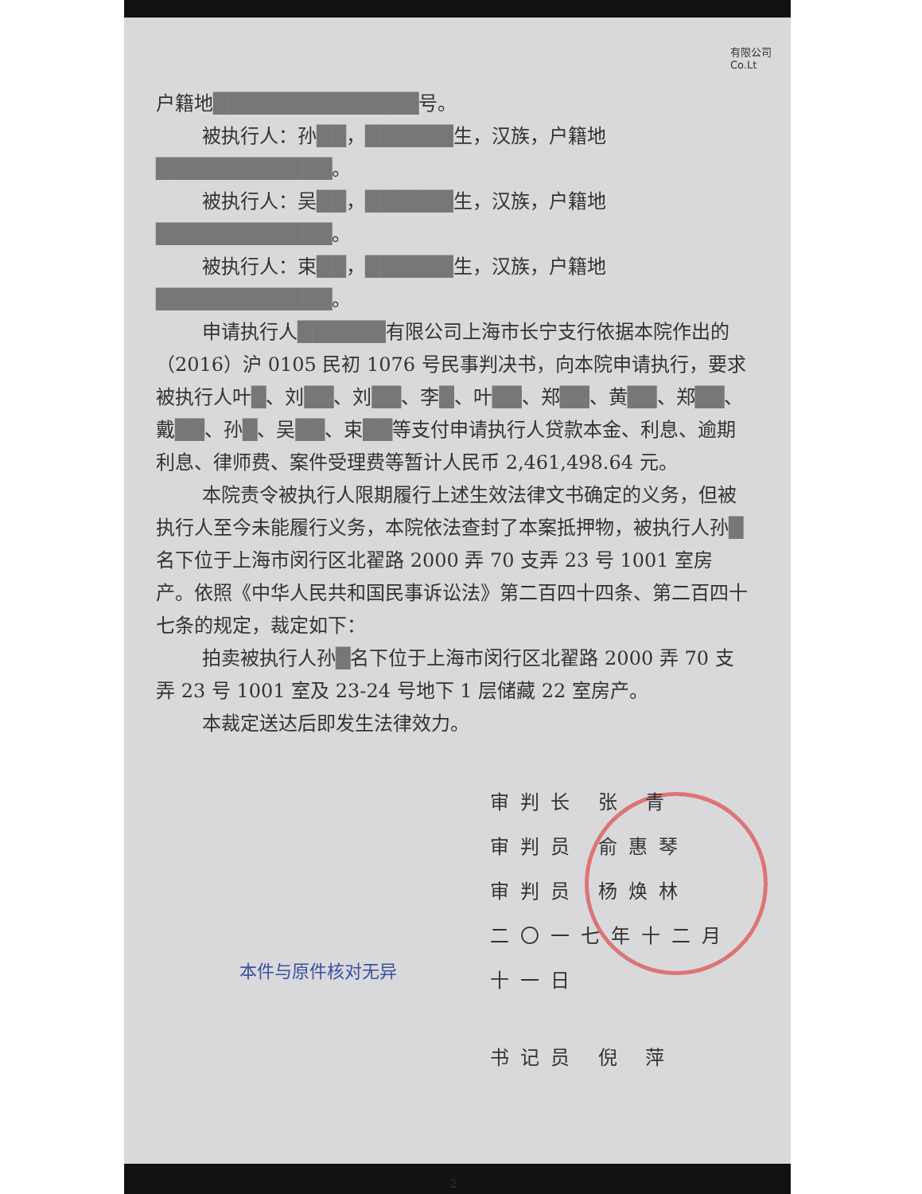有限公司
Co.Lt
户籍地██████████████号。
被执行人：孙██，██████生，汉族，户籍地████████████。
被执行人：吴██，██████生，汉族，户籍地████████████。
被执行人：束██，██████生，汉族，户籍地████████████。
申请执行人██████有限公司上海市长宁支行依据本院作出的（2016）沪 0105 民初 1076 号民事判决书，向本院申请执行，要求被执行人叶█、刘██、刘██、李█、叶██、郑██、黄██、郑██、戴██、孙█、吴██、束██等支付申请执行人贷款本金、利息、逾期利息、律师费、案件受理费等暂计人民币 2,461,498.64 元。
本院责令被执行人限期履行上述生效法律文书确定的义务，但被执行人至今未能履行义务，本院依法查封了本案抵押物，被执行人孙█名下位于上海市闵行区北翟路 2000 弄 70 支弄 23 号 1001 室房产。依照《中华人民共和国民事诉讼法》第二百四十四条、第二百四十七条的规定，裁定如下：
拍卖被执行人孙█名下位于上海市闵行区北翟路 2000 弄 70 支弄 23 号 1001 室及 23-24 号地下 1 层储藏 22 室房产。
本裁定送达后即发生法律效力。
审判长 张 青
审判员 俞惠琴
审判员 杨焕林
二〇一七年十二月十一日
本件与原件核对无异
书记员 倪 萍
2